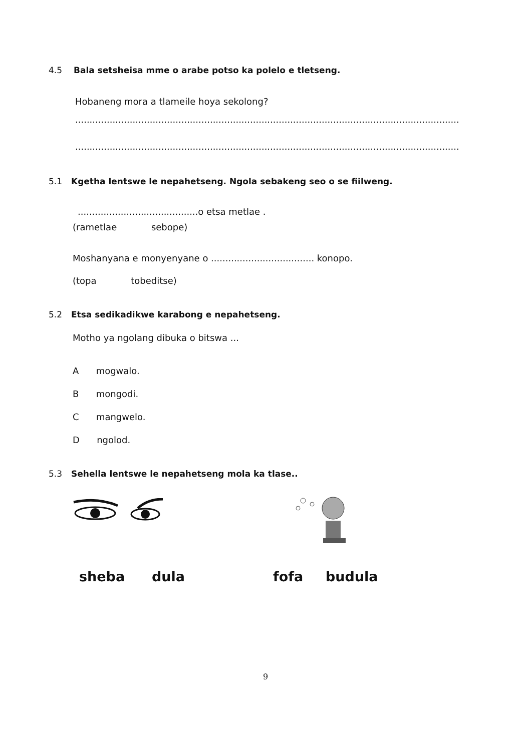4.5 Bala setsheisa mme o arabe potso ka polelo e tletseng.
Hobaneng mora a tlameile hoya sekolong?
......................................................................................................................................
......................................................................................................................................
5.1 Kgetha lentswe le nepahetseng. Ngola sebakeng seo o se fiilweng.
..........................................o etsa metlae .
(rametlae sebope)
Moshanyana e monyenyane o .................................... konopo.
(topa tobeditse)
5.2 Etsa sedikadikwe karabong e nepahetseng.
Motho ya ngolang dibuka o bitswa ...
A mogwalo.
B mongodi.
C mangwelo.
D ngolod.
5.3 Sehella lentswe le nepahetseng mola ka tlase..
sheba dula fofa budula
9